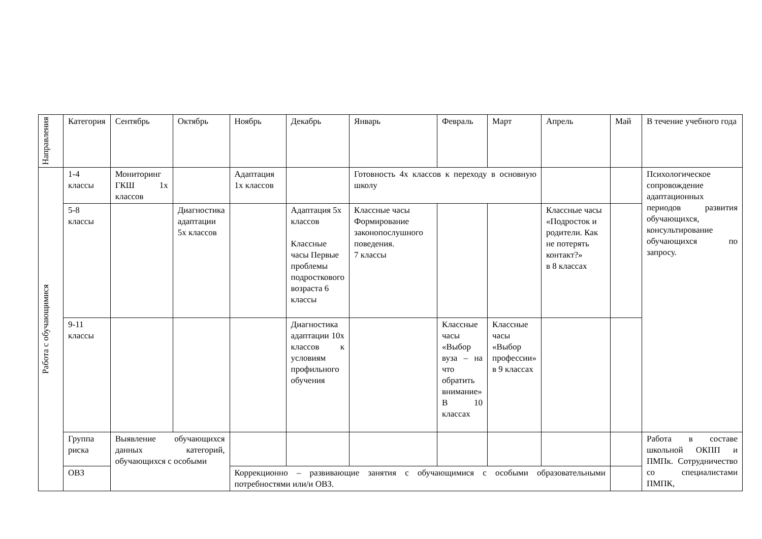| Направления | Категория | Сентябрь | Октябрь | Ноябрь | Декабрь | Январь | Февраль | Март | Апрель | Май | В течение учебного года |
| --- | --- | --- | --- | --- | --- | --- | --- | --- | --- | --- | --- |
| Работа с обучающимися | 1-4 классы | Мониторинг ГКШ 1х классов | | Адаптация 1х классов | | Готовность 4х классов к переходу в основную школу | | | | | Психологическое сопровождение адаптационных периодов развития обучающихся, консультирование обучающихся по запросу. |
| | 5-8 классы | | Диагностика адаптации 5х классов | | Адаптация 5х классов Классные часы Первые проблемы подросткового возраста 6 классы | Классные часы Формирование законопослушного поведения. 7 классы | | | Классные часы «Подросток и родители. Как не потерять контакт?» в 8 классах | | |
| | 9-11 классы | | | | Диагностика адаптации 10х классов к условиям профильного обучения | | Классные часы «Выбор вуза – на что обратить внимание» В 10 классах | Классные часы «Выбор профессии» в 9 классах | | | |
| | Группа риска | Выявление обучающихся данных категорий, обучающихся с особыми | | | | | | | | | Работа в составе школьной ОКПП и ПМПк. Сотрудничество со специалистами ПМПК, |
| | ОВЗ | | | Коррекционно – развивающие занятия с обучающимися с особыми образовательными потребностями или/и ОВЗ. | | | | | | | |